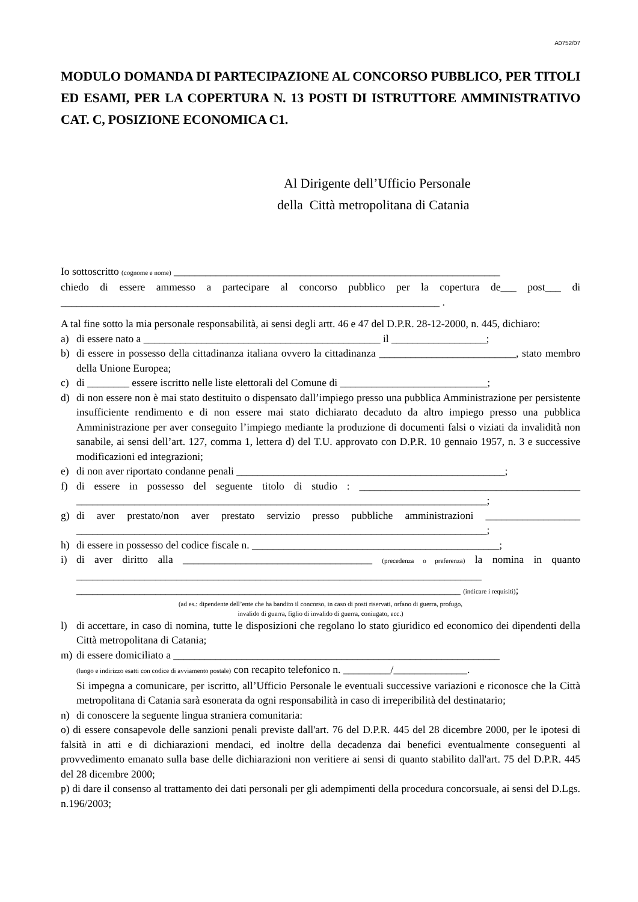A0752/07
MODULO DOMANDA DI PARTECIPAZIONE AL CONCORSO PUBBLICO, PER TITOLI ED ESAMI, PER LA COPERTURA N. 13 POSTI DI ISTRUTTORE AMMINISTRATIVO CAT. C, POSIZIONE ECONOMICA C1.
Al Dirigente dell’Ufficio Personale
della Città metropolitana di Catania
Io sottoscritto (cognome e nome) ______________________________________________________________
chiedo di essere ammesso a partecipare al concorso pubblico per la copertura de___ post___ di ________________________________________________________________________ .
A tal fine sotto la mia personale responsabilità, ai sensi degli artt. 46 e 47 del D.P.R. 28-12-2000, n. 445, dichiaro:
a) di essere nato a _____________________________________________ il __________________;
b) di essere in possesso della cittadinanza italiana ovvero la cittadinanza __________________________, stato membro della Unione Europea;
c) di ________ essere iscritto nelle liste elettorali del Comune di ____________________________;
d) di non essere non è mai stato destituito o dispensato dall’impiego presso una pubblica Amministrazione per persistente insufficiente rendimento e di non essere mai stato dichiarato decaduto da altro impiego presso una pubblica Amministrazione per aver conseguito l’impiego mediante la produzione di documenti falsi o viziati da invalidità non sanabile, ai sensi dell’art. 127, comma 1, lettera d) del T.U. approvato con D.P.R. 10 gennaio 1957, n. 3 e successive modificazioni ed integrazioni;
e) di non aver riportato condanne penali ___________________________________________________;
f) di essere in possesso del seguente titolo di studio : __________________________________________ ______________________________________________________________________________;
g) di aver prestato/non aver prestato servizio presso pubbliche amministrazioni __________________ ______________________________________________________________________________;
h) di essere in possesso del codice fiscale n. _______________________________________________;
i) di aver diritto alla ____________________________________ (precedenza o preferenza) la nomina in quanto _____________________________________________________________________________ _________________________________________________________________________ (indicare i requisiti);
(ad es.: dipendente dell’ente che ha bandito il concorso, in caso di posti riservati, orfano di guerra, profugo,
invalido di guerra, figlio di invalido di guerra, coniugato, ecc.)
l) di accettare, in caso di nomina, tutte le disposizioni che regolano lo stato giuridico ed economico dei dipendenti della Città metropolitana di Catania;
m) di essere domiciliato a ______________________________________________________________
(luogo e indirizzo esatti con codice di avviamento postale) con recapito telefonico n. _________/______________.
Si impegna a comunicare, per iscritto, all’Ufficio Personale le eventuali successive variazioni e riconosce che la Città metropolitana di Catania sarà esonerata da ogni responsabilità in caso di irreperibilità del destinatario;
n) di conoscere la seguente lingua straniera comunitaria:
o) di essere consapevole delle sanzioni penali previste dall'art. 76 del D.P.R. 445 del 28 dicembre 2000, per le ipotesi di falsità in atti e di dichiarazioni mendaci, ed inoltre della decadenza dai benefici eventualmente conseguenti al provvedimento emanato sulla base delle dichiarazioni non veritiere ai sensi di quanto stabilito dall'art. 75 del D.P.R. 445 del 28 dicembre 2000;
p) di dare il consenso al trattamento dei dati personali per gli adempimenti della procedura concorsuale, ai sensi del D.Lgs. n.196/2003;